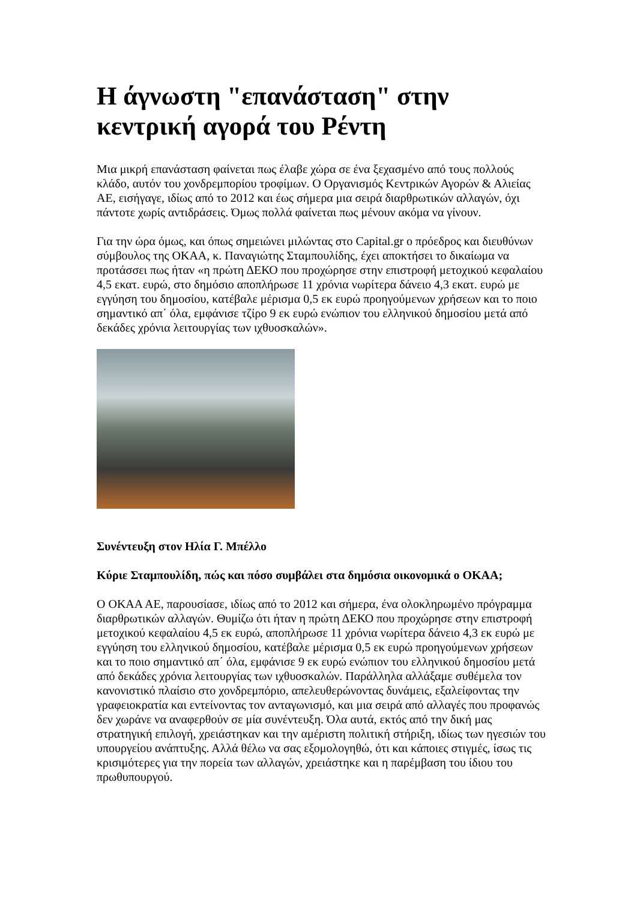Η άγνωστη "επανάσταση" στην κεντρική αγορά του Ρέντη
Μια μικρή επανάσταση φαίνεται πως έλαβε χώρα σε ένα ξεχασμένο από τους πολλούς κλάδο, αυτόν του χονδρεμπορίου τροφίμων. Ο Οργανισμός Κεντρικών Αγορών & Αλιείας ΑΕ, εισήγαγε, ιδίως από το 2012 και έως σήμερα μια σειρά διαρθρωτικών αλλαγών, όχι πάντοτε χωρίς αντιδράσεις. Όμως πολλά φαίνεται πως μένουν ακόμα να γίνουν.
Για την ώρα όμως, και όπως σημειώνει μιλώντας στο Capital.gr ο πρόεδρος και διευθύνων σύμβουλος της ΟΚΑΑ, κ. Παναγιώτης Σταμπουλίδης, έχει αποκτήσει το δικαίωμα να προτάσσει πως ήταν «η πρώτη ΔΕΚΟ που προχώρησε στην επιστροφή μετοχικού κεφαλαίου 4,5 εκατ. ευρώ, στο δημόσιο αποπλήρωσε 11 χρόνια νωρίτερα δάνειο 4,3 εκατ. ευρώ με εγγύηση του δημοσίου, κατέβαλε μέρισμα 0,5 εκ ευρώ προηγούμενων χρήσεων και το ποιο σημαντικό απ΄ όλα, εμφάνισε τζίρο 9 εκ ευρώ ενώπιον του ελληνικού δημοσίου μετά από δεκάδες χρόνια λειτουργίας των ιχθυοσκαλών».
Συνέντευξη στον Ηλία Γ. Μπέλλο
Κύριε Σταμπουλίδη, πώς και πόσο συμβάλει στα δημόσια οικονομικά ο ΟΚΑΑ;
Ο ΟΚΑΑ ΑΕ, παρουσίασε, ιδίως από το 2012 και σήμερα, ένα ολοκληρωμένο πρόγραμμα διαρθρωτικών αλλαγών. Θυμίζω ότι ήταν η πρώτη ΔΕΚΟ που προχώρησε στην επιστροφή μετοχικού κεφαλαίου 4,5 εκ ευρώ, αποπλήρωσε 11 χρόνια νωρίτερα δάνειο 4,3 εκ ευρώ με εγγύηση του ελληνικού δημοσίου, κατέβαλε μέρισμα 0,5 εκ ευρώ προηγούμενων χρήσεων και το ποιο σημαντικό απ΄ όλα, εμφάνισε 9 εκ ευρώ ενώπιον του ελληνικού δημοσίου μετά από δεκάδες χρόνια λειτουργίας των ιχθυοσκαλών. Παράλληλα αλλάξαμε συθέμελα τον κανονιστικό πλαίσιο στο χονδρεμπόριο, απελευθερώνοντας δυνάμεις, εξαλείφοντας την γραφειοκρατία και εντείνοντας τον ανταγωνισμό, και μια σειρά από αλλαγές που προφανώς δεν χωράνε να αναφερθούν σε μία συνέντευξη. Όλα αυτά, εκτός από την δική μας στρατηγική επιλογή, χρειάστηκαν και την αμέριστη πολιτική στήριξη, ιδίως των ηγεσιών του υπουργείου ανάπτυξης. Αλλά θέλω να σας εξομολογηθώ, ότι και κάποιες στιγμές, ίσως τις κρισιμότερες για την πορεία των αλλαγών, χρειάστηκε και η παρέμβαση του ίδιου του πρωθυπουργού.